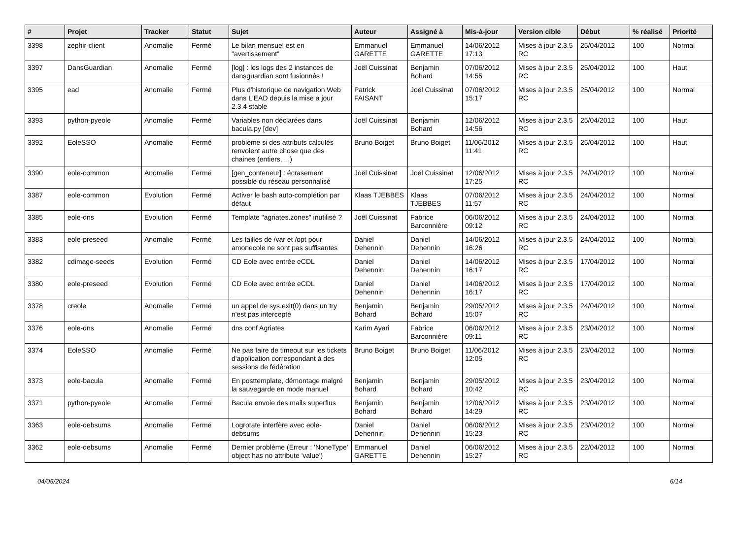| # | Projet | Tracker | Statut | Sujet | Auteur | Assigné à | Mis-à-jour | Version cible | Début | % réalisé | Priorité |
| --- | --- | --- | --- | --- | --- | --- | --- | --- | --- | --- | --- |
| 3398 | zephir-client | Anomalie | Fermé | Le bilan mensuel est en "avertissement" | Emmanuel GARETTE | Emmanuel GARETTE | 14/06/2012 17:13 | Mises à jour 2.3.5 RC | 25/04/2012 | 100 | Normal |
| 3397 | DansGuardian | Anomalie | Fermé | [log] : les logs des 2 instances de dansguardian sont fusionnés ! | Joël Cuissinat | Benjamin Bohard | 07/06/2012 14:55 | Mises à jour 2.3.5 RC | 25/04/2012 | 100 | Haut |
| 3395 | ead | Anomalie | Fermé | Plus d'historique de navigation Web dans L'EAD depuis la mise a jour 2.3.4 stable | Patrick FAISANT | Joël Cuissinat | 07/06/2012 15:17 | Mises à jour 2.3.5 RC | 25/04/2012 | 100 | Normal |
| 3393 | python-pyeole | Anomalie | Fermé | Variables non déclarées dans bacula.py [dev] | Joël Cuissinat | Benjamin Bohard | 12/06/2012 14:56 | Mises à jour 2.3.5 RC | 25/04/2012 | 100 | Haut |
| 3392 | EoleSSO | Anomalie | Fermé | problème si des attributs calculés renvoient autre chose que des chaines (entiers, ...) | Bruno Boiget | Bruno Boiget | 11/06/2012 11:41 | Mises à jour 2.3.5 RC | 25/04/2012 | 100 | Haut |
| 3390 | eole-common | Anomalie | Fermé | [gen_conteneur] : écrasement possible du réseau personnalisé | Joël Cuissinat | Joël Cuissinat | 12/06/2012 17:25 | Mises à jour 2.3.5 RC | 24/04/2012 | 100 | Normal |
| 3387 | eole-common | Evolution | Fermé | Activer le bash auto-complétion par défaut | Klaas TJEBBES | Klaas TJEBBES | 07/06/2012 11:57 | Mises à jour 2.3.5 RC | 24/04/2012 | 100 | Normal |
| 3385 | eole-dns | Evolution | Fermé | Template "agriates.zones" inutilisé ? | Joël Cuissinat | Fabrice Barconnière | 06/06/2012 09:12 | Mises à jour 2.3.5 RC | 24/04/2012 | 100 | Normal |
| 3383 | eole-preseed | Anomalie | Fermé | Les tailles de /var et /opt pour amonecole ne sont pas suffisantes | Daniel Dehennin | Daniel Dehennin | 14/06/2012 16:26 | Mises à jour 2.3.5 RC | 24/04/2012 | 100 | Normal |
| 3382 | cdimage-seeds | Evolution | Fermé | CD Eole avec entrée eCDL | Daniel Dehennin | Daniel Dehennin | 14/06/2012 16:17 | Mises à jour 2.3.5 RC | 17/04/2012 | 100 | Normal |
| 3380 | eole-preseed | Evolution | Fermé | CD Eole avec entrée eCDL | Daniel Dehennin | Daniel Dehennin | 14/06/2012 16:17 | Mises à jour 2.3.5 RC | 17/04/2012 | 100 | Normal |
| 3378 | creole | Anomalie | Fermé | un appel de sys.exit(0) dans un try n'est pas intercepté | Benjamin Bohard | Benjamin Bohard | 29/05/2012 15:07 | Mises à jour 2.3.5 RC | 24/04/2012 | 100 | Normal |
| 3376 | eole-dns | Anomalie | Fermé | dns conf Agriates | Karim Ayari | Fabrice Barconnière | 06/06/2012 09:11 | Mises à jour 2.3.5 RC | 23/04/2012 | 100 | Normal |
| 3374 | EoleSSO | Anomalie | Fermé | Ne pas faire de timeout sur les tickets d'application correspondant à des sessions de fédération | Bruno Boiget | Bruno Boiget | 11/06/2012 12:05 | Mises à jour 2.3.5 RC | 23/04/2012 | 100 | Normal |
| 3373 | eole-bacula | Anomalie | Fermé | En posttemplate, démontage malgré la sauvegarde en mode manuel | Benjamin Bohard | Benjamin Bohard | 29/05/2012 10:42 | Mises à jour 2.3.5 RC | 23/04/2012 | 100 | Normal |
| 3371 | python-pyeole | Anomalie | Fermé | Bacula envoie des mails superflus | Benjamin Bohard | Benjamin Bohard | 12/06/2012 14:29 | Mises à jour 2.3.5 RC | 23/04/2012 | 100 | Normal |
| 3363 | eole-debsums | Anomalie | Fermé | Logrotate interfère avec eole-debsums | Daniel Dehennin | Daniel Dehennin | 06/06/2012 15:23 | Mises à jour 2.3.5 RC | 23/04/2012 | 100 | Normal |
| 3362 | eole-debsums | Anomalie | Fermé | Dernier problème (Erreur : 'NoneType' object has no attribute 'value') | Emmanuel GARETTE | Daniel Dehennin | 06/06/2012 15:27 | Mises à jour 2.3.5 RC | 22/04/2012 | 100 | Normal |
04/05/2024 6/14